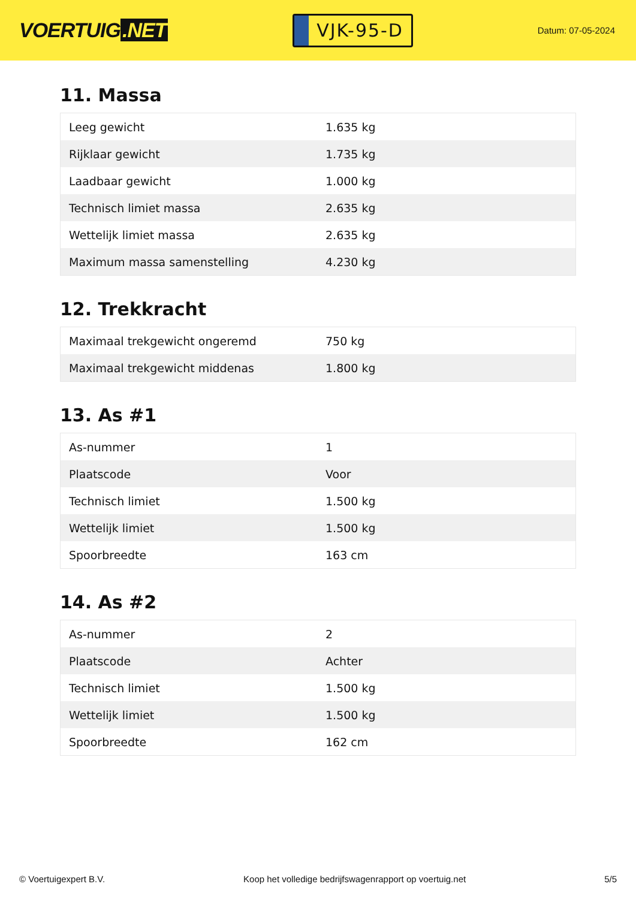VOERTUIG.NET
VJK-95-D
Datum: 07-05-2024
11. Massa
| Leeg gewicht | 1.635 kg |
| Rijklaar gewicht | 1.735 kg |
| Laadbaar gewicht | 1.000 kg |
| Technisch limiet massa | 2.635 kg |
| Wettelijk limiet massa | 2.635 kg |
| Maximum massa samenstelling | 4.230 kg |
12. Trekkracht
| Maximaal trekgewicht ongeremd | 750 kg |
| Maximaal trekgewicht middenas | 1.800 kg |
13. As #1
| As-nummer | 1 |
| Plaatscode | Voor |
| Technisch limiet | 1.500 kg |
| Wettelijk limiet | 1.500 kg |
| Spoorbreedte | 163 cm |
14. As #2
| As-nummer | 2 |
| Plaatscode | Achter |
| Technisch limiet | 1.500 kg |
| Wettelijk limiet | 1.500 kg |
| Spoorbreedte | 162 cm |
© Voertuigexpert B.V. Koop het volledige bedrijfswagenrapport op voertuig.net
5/5